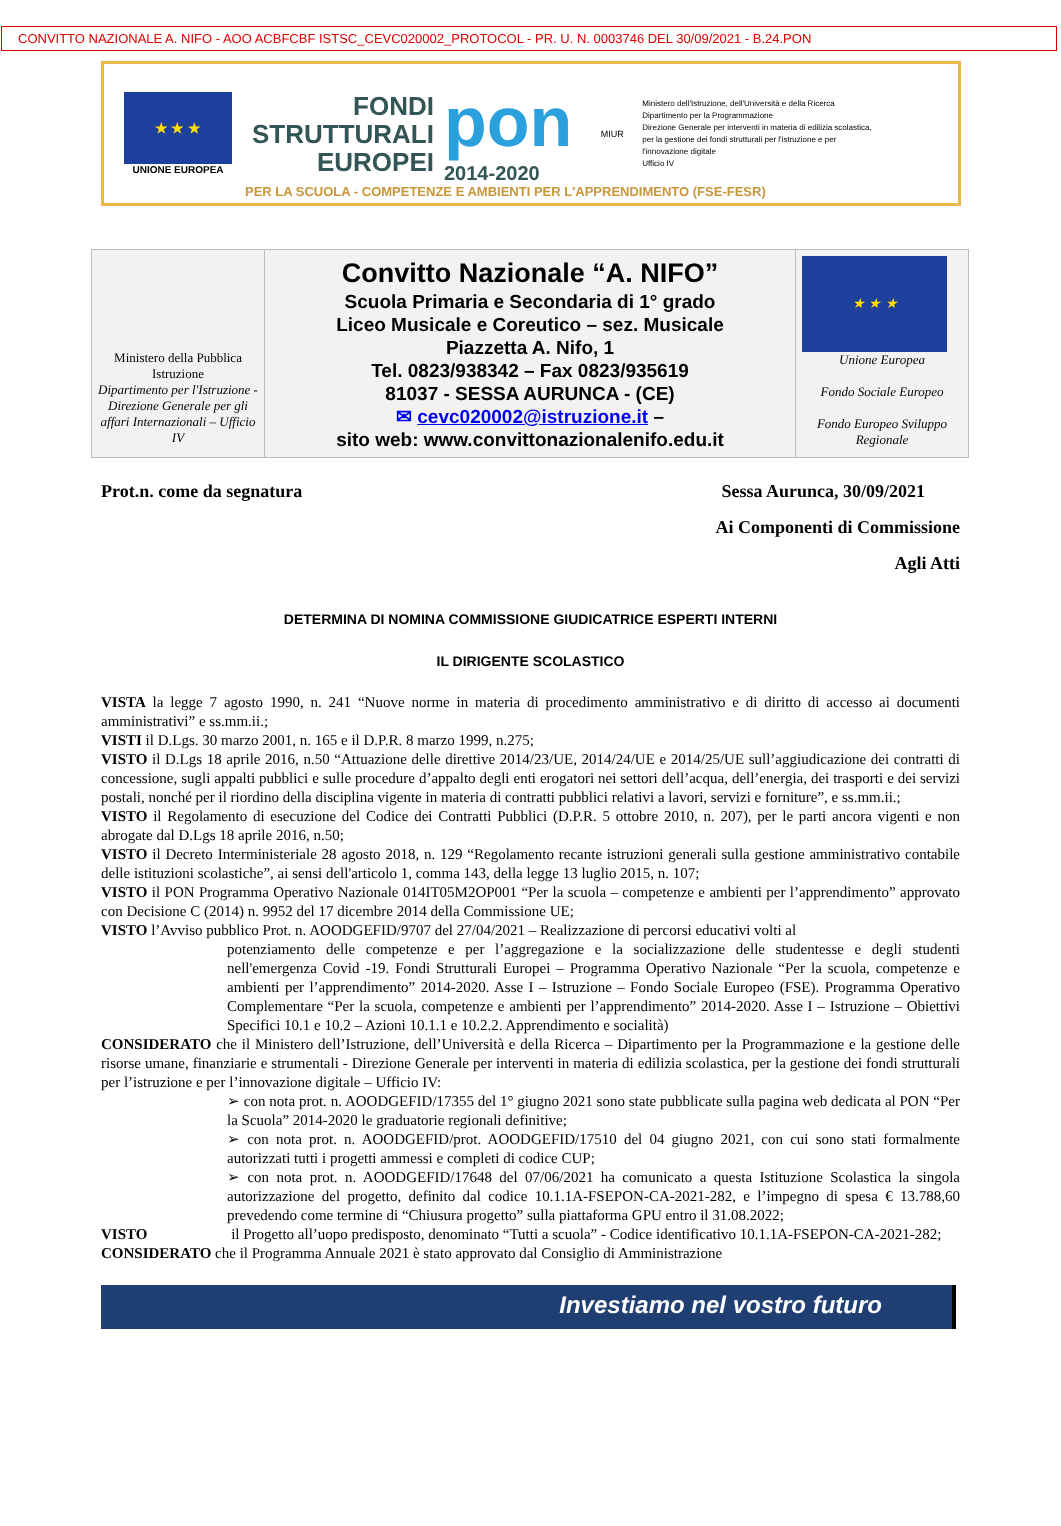CONVITTO NAZIONALE A. NIFO - AOO ACBFCBF ISTSC_CEVC020002_PROTOCOL - PR. U. N. 0003746 DEL 30/09/2021 - B.24.PON
★ ★ ★
UNIONE EUROPEA
FONDI
STRUTTURALI
EUROPEI
pon
2014-2020
MIUR
Ministero dell'Istruzione, dell'Università e della Ricerca
Dipartimento per la Programmazione
Direzione Generale per interventi in materia di edilizia scolastica, per la gestione dei fondi strutturali per l'istruzione e per l'innovazione digitale
Ufficio IV
PER LA SCUOLA - COMPETENZE E AMBIENTI PER L'APPRENDIMENTO (FSE-FESR)
| Ministero della Pubblica Istruzione Dipartimento per l'Istruzione -Direzione Generale per gli affari Internazionali – Ufficio IV | Convitto Nazionale “A. NIFO” Scuola Primaria e Secondaria di 1° grado Liceo Musicale e Coreutico – sez. Musicale Piazzetta A. Nifo, 1 Tel. 0823/938342 – Fax 0823/935619 81037 - SESSA AURUNCA - (CE) ✉ cevc020002@istruzione.it – sito web: www.convittonazionalenifo.edu.it | ★ ★ ★ Unione Europea Fondo Sociale Europeo Fondo Europeo Sviluppo Regionale |
Prot.n. come da segnatura Sessa Aurunca, 30/09/2021
Ai Componenti di Commissione
Agli Atti
DETERMINA DI NOMINA COMMISSIONE GIUDICATRICE ESPERTI INTERNI
IL DIRIGENTE SCOLASTICO
VISTA la legge 7 agosto 1990, n. 241 “Nuove norme in materia di procedimento amministrativo e di diritto di accesso ai documenti amministrativi” e ss.mm.ii.;
VISTI il D.Lgs. 30 marzo 2001, n. 165 e il D.P.R. 8 marzo 1999, n.275;
VISTO il D.Lgs 18 aprile 2016, n.50 “Attuazione delle direttive 2014/23/UE, 2014/24/UE e 2014/25/UE sull’aggiudicazione dei contratti di concessione, sugli appalti pubblici e sulle procedure d’appalto degli enti erogatori nei settori dell’acqua, dell’energia, dei trasporti e dei servizi postali, nonché per il riordino della disciplina vigente in materia di contratti pubblici relativi a lavori, servizi e forniture”, e ss.mm.ii.;
VISTO il Regolamento di esecuzione del Codice dei Contratti Pubblici (D.P.R. 5 ottobre 2010, n. 207), per le parti ancora vigenti e non abrogate dal D.Lgs 18 aprile 2016, n.50;
VISTO il Decreto Interministeriale 28 agosto 2018, n. 129 “Regolamento recante istruzioni generali sulla gestione amministrativo contabile delle istituzioni scolastiche”, ai sensi dell'articolo 1, comma 143, della legge 13 luglio 2015, n. 107;
VISTO il PON Programma Operativo Nazionale 014IT05M2OP001 “Per la scuola – competenze e ambienti per l’apprendimento” approvato con Decisione C (2014) n. 9952 del 17 dicembre 2014 della Commissione UE;
VISTO l’Avviso pubblico Prot. n. AOODGEFID/9707 del 27/04/2021 – Realizzazione di percorsi educativi volti al
potenziamento delle competenze e per l’aggregazione e la socializzazione delle studentesse e degli studenti nell'emergenza Covid -19. Fondi Strutturali Europei – Programma Operativo Nazionale “Per la scuola, competenze e ambienti per l’apprendimento” 2014-2020. Asse I – Istruzione – Fondo Sociale Europeo (FSE). Programma Operativo Complementare “Per la scuola, competenze e ambienti per l’apprendimento” 2014-2020. Asse I – Istruzione – Obiettivi Specifici 10.1 e 10.2 – Azioni 10.1.1 e 10.2.2. Apprendimento e socialità)
CONSIDERATO che il Ministero dell’Istruzione, dell’Università e della Ricerca – Dipartimento per la Programmazione e la gestione delle risorse umane, finanziarie e strumentali - Direzione Generale per interventi in materia di edilizia scolastica, per la gestione dei fondi strutturali per l’istruzione e per l’innovazione digitale – Ufficio IV:
➢ con nota prot. n. AOODGEFID/17355 del 1° giugno 2021 sono state pubblicate sulla pagina web dedicata al PON “Per la Scuola” 2014-2020 le graduatorie regionali definitive;
➢ con nota prot. n. AOODGEFID/prot. AOODGEFID/17510 del 04 giugno 2021, con cui sono stati formalmente autorizzati tutti i progetti ammessi e completi di codice CUP;
➢ con nota prot. n. AOODGEFID/17648 del 07/06/2021 ha comunicato a questa Istituzione Scolastica la singola autorizzazione del progetto, definito dal codice 10.1.1A-FSEPON-CA-2021-282, e l’impegno di spesa € 13.788,60 prevedendo come termine di “Chiusura progetto” sulla piattaforma GPU entro il 31.08.2022;
VISTO il Progetto all’uopo predisposto, denominato “Tutti a scuola” - Codice identificativo 10.1.1A-FSEPON-CA-2021-282;
CONSIDERATO che il Programma Annuale 2021 è stato approvato dal Consiglio di Amministrazione
Investiamo nel vostro futuro